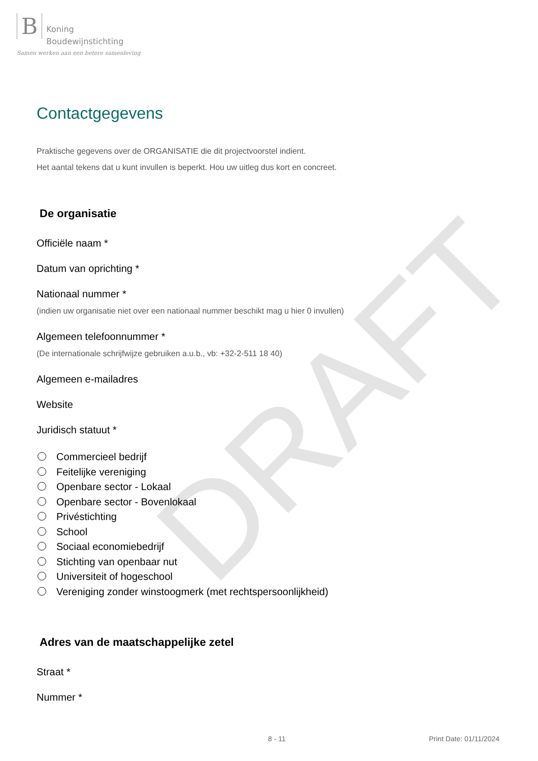DRAFT
B Koning
Boudewijnstichting
Samen werken aan een betere samenleving
Contactgegevens
Praktische gegevens over de ORGANISATIE die dit projectvoorstel indient.
Het aantal tekens dat u kunt invullen is beperkt. Hou uw uitleg dus kort en concreet.
De organisatie
Officiële naam *
Datum van oprichting *
Nationaal nummer *
(indien uw organisatie niet over een nationaal nummer beschikt mag u hier 0 invullen)
Algemeen telefoonnummer *
(De internationale schrijfwijze gebruiken a.u.b., vb: +32-2-511 18 40)
Algemeen e-mailadres
Website
Juridisch statuut *
Commercieel bedrijf
Feitelijke vereniging
Openbare sector - Lokaal
Openbare sector - Bovenlokaal
Privéstichting
School
Sociaal economiebedrijf
Stichting van openbaar nut
Universiteit of hogeschool
Vereniging zonder winstoogmerk (met rechtspersoonlijkheid)
Adres van de maatschappelijke zetel
Straat *
Nummer *
8 - 11 Print Date: 01/11/2024